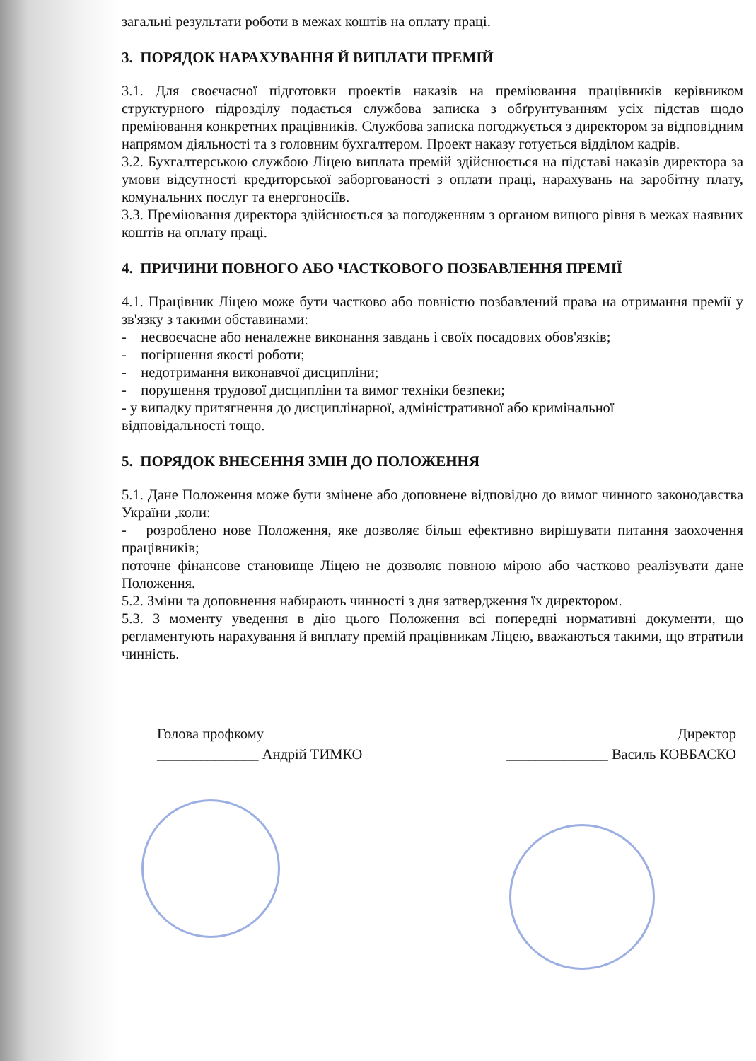загальні результати роботи в межах коштів на оплату праці.
3. ПОРЯДОК НАРАХУВАННЯ Й ВИПЛАТИ ПРЕМІЙ
3.1. Для своєчасної підготовки проектів наказів на преміювання працівників керівником структурного підрозділу подається службова записка з обґрунтуванням усіх підстав щодо преміювання конкретних працівників. Службова записка погоджується з директором за відповідним напрямом діяльності та з головним бухгалтером. Проект наказу готується відділом кадрів.
3.2. Бухгалтерською службою Ліцею виплата премій здійснюється на підставі наказів директора за умови відсутності кредиторської заборгованості з оплати праці, нарахувань на заробітну плату, комунальних послуг та енергоносіїв.
3.3. Преміювання директора здійснюється за погодженням з органом вищого рівня в межах наявних коштів на оплату праці.
4. ПРИЧИНИ ПОВНОГО АБО ЧАСТКОВОГО ПОЗБАВЛЕННЯ ПРЕМІЇ
4.1. Працівник Ліцею може бути частково або повністю позбавлений права на отримання премії у зв'язку з такими обставинами:
- несвоєчасне або неналежне виконання завдань і своїх посадових обов'язків;
- погіршення якості роботи;
- недотримання виконавчої дисципліни;
- порушення трудової дисципліни та вимог техніки безпеки;
- у випадку притягнення до дисциплінарної, адміністративної або кримінальної
відповідальності тощо.
5. ПОРЯДОК ВНЕСЕННЯ ЗМІН ДО ПОЛОЖЕННЯ
5.1. Дане Положення може бути змінене або доповнене відповідно до вимог чинного законодавства України ,коли:
- розроблено нове Положення, яке дозволяє більш ефективно вирішувати питання заохочення працівників;
поточне фінансове становище Ліцею не дозволяє повною мірою або частково реалізувати дане Положення.
5.2. Зміни та доповнення набирають чинності з дня затвердження їх директором.
5.3. З моменту уведення в дію цього Положення всі попередні нормативні документи, що регламентують нарахування й виплату премій працівникам Ліцею, вважаються такими, що втратили чинність.
Голова профкому Директор
______________ Андрій ТИМКО ______________ Василь КОВБАСКО